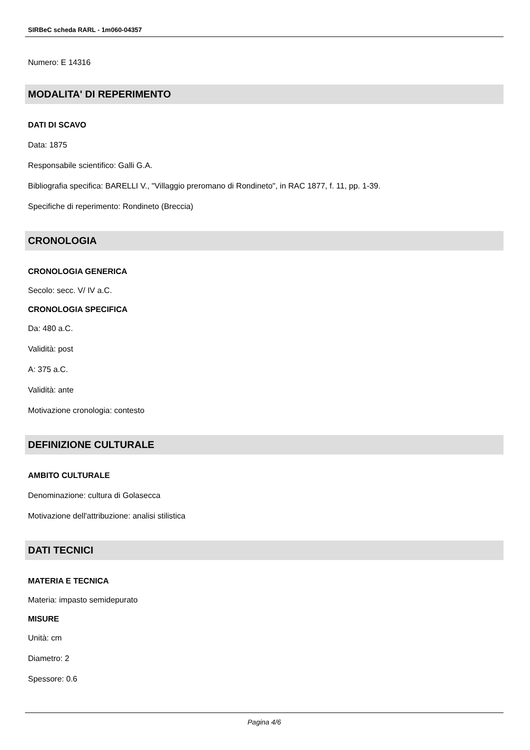SIRBeC scheda RARL - 1m060-04357
Numero: E 14316
MODALITA' DI REPERIMENTO
DATI DI SCAVO
Data: 1875
Responsabile scientifico: Galli G.A.
Bibliografia specifica: BARELLI V., "Villaggio preromano di Rondineto", in RAC 1877, f. 11, pp. 1-39.
Specifiche di reperimento: Rondineto (Breccia)
CRONOLOGIA
CRONOLOGIA GENERICA
Secolo: secc. V/ IV a.C.
CRONOLOGIA SPECIFICA
Da: 480 a.C.
Validità: post
A: 375 a.C.
Validità: ante
Motivazione cronologia: contesto
DEFINIZIONE CULTURALE
AMBITO CULTURALE
Denominazione: cultura di Golasecca
Motivazione dell'attribuzione: analisi stilistica
DATI TECNICI
MATERIA E TECNICA
Materia: impasto semidepurato
MISURE
Unità: cm
Diametro: 2
Spessore: 0.6
Pagina 4/6